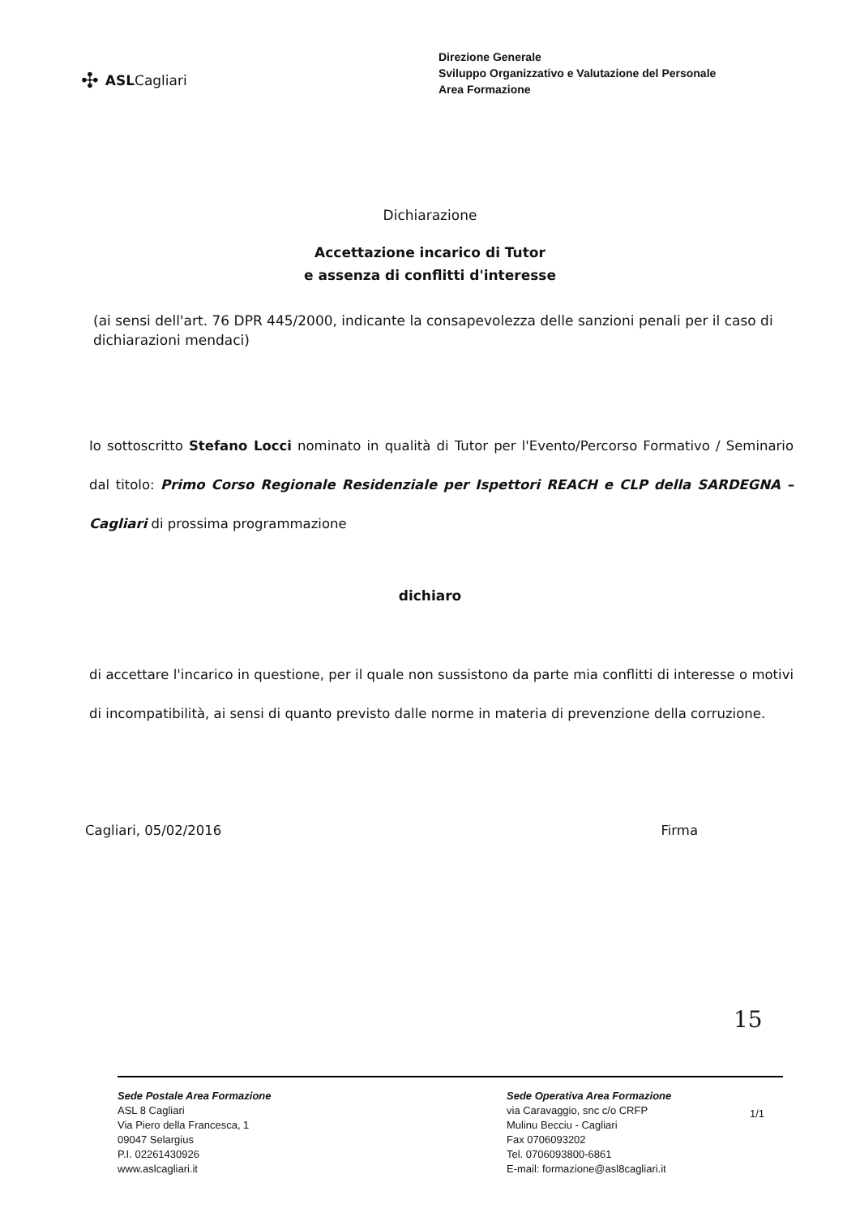✣ ASLCagliari
Direzione Generale
Sviluppo Organizzativo e Valutazione del Personale
Area Formazione
Dichiarazione
Accettazione incarico di Tutor
e assenza di conflitti d'interesse
(ai sensi dell'art. 76 DPR 445/2000, indicante la consapevolezza delle sanzioni penali per il caso di dichiarazioni mendaci)
Io sottoscritto Stefano Locci nominato in qualità di Tutor per l'Evento/Percorso Formativo / Seminario dal titolo: Primo Corso Regionale Residenziale per Ispettori REACH e CLP della SARDEGNA – Cagliari di prossima programmazione
dichiaro
di accettare l'incarico in questione, per il quale non sussistono da parte mia conflitti di interesse o motivi di incompatibilità, ai sensi di quanto previsto dalle norme in materia di prevenzione della corruzione.
Cagliari, 05/02/2016 Firma
15
Sede Postale Area Formazione
ASL 8 Cagliari
Via Piero della Francesca, 1
09047 Selargius
P.I. 02261430926
www.aslcagliari.it
Sede Operativa Area Formazione
via Caravaggio, snc c/o CRFP
Mulinu Becciu - Cagliari
Fax 0706093202
Tel. 0706093800-6861
E-mail: formazione@asl8cagliari.it
1/1